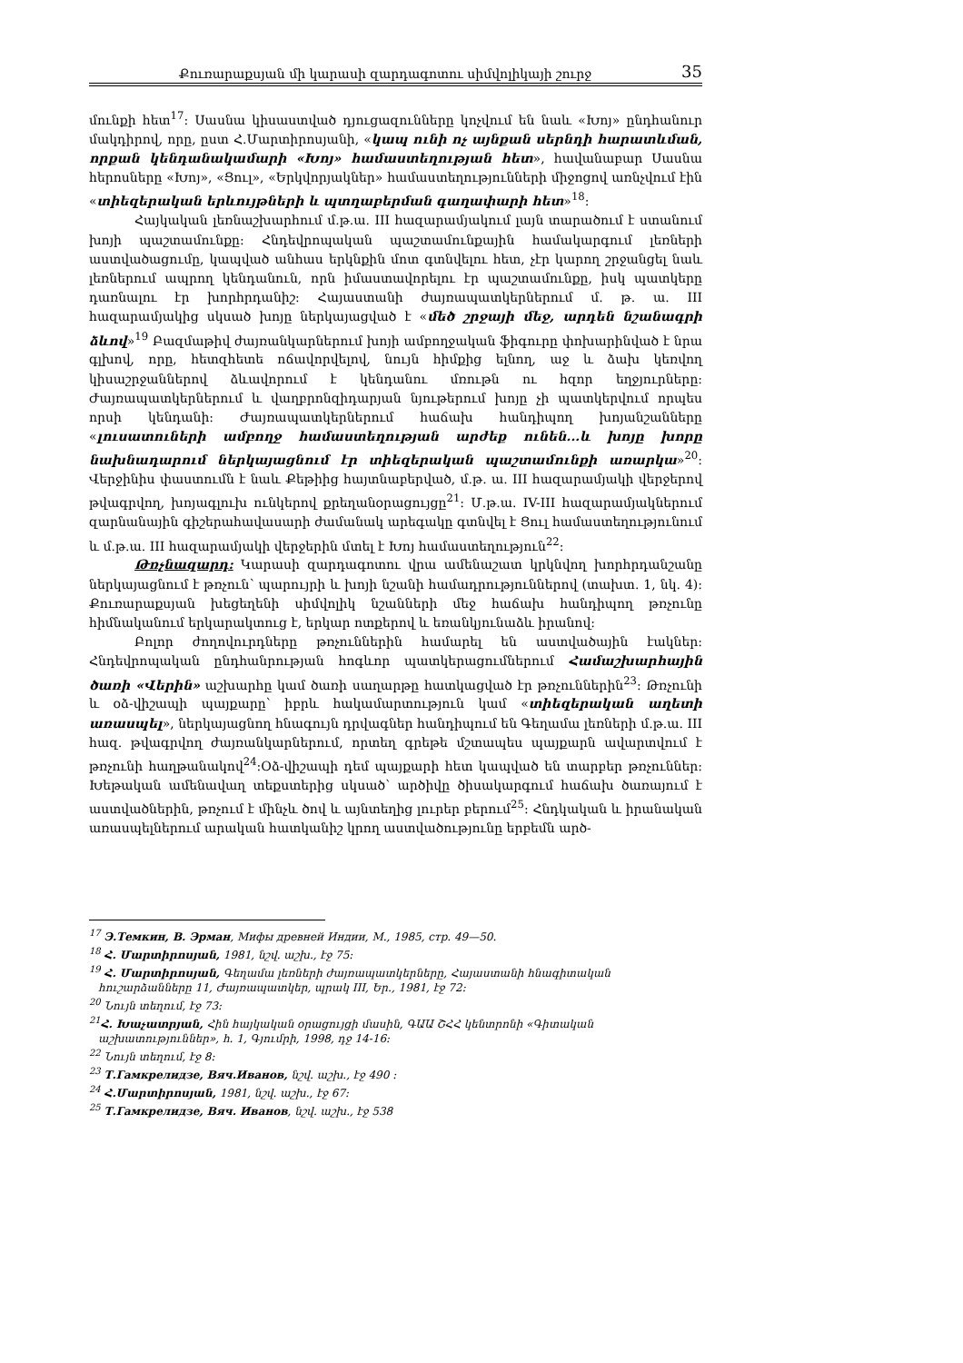Քուռարաքսյան մի կարասի զարդագոտու սիմվոլիկայի շուրջ 35
մունքի հետ<sup>17</sup>: Սասնա կիսաստված դյուցազունները կոչվում են նաև «Խոյ» ընդհանուր մակդիրով, որը, ըստ Հ.Մարտիրոսյանի, «կապ ունի ոչ այնքան սերնդի հարատևման, որքան կենդանակամարի «Խոյ» համաստեղության հետ», հավանաբար Սասնա հերոսները «Խոյ», «Ցուլ», «Երկվորյակներ» համաստեղությունների միջոցով առնչվում էին «տիեզերական երևույթների և պտղաբերման գաղափարի հետ»<sup>18</sup>:
Հայկական լեռնաշխարհում մ.թ.ա. III հազարամյակում լայն տարածում է ստանում խոյի պաշտամունքը: Հնդեվրոպական պաշտամունքային համակարգում լեռների աստվածացումը, կապված անհաս երկնքին մոտ գտնվելու հետ, չէր կարող շրջանցել նաև լեռներում ապրող կենդանուն, որն իմաստավորելու էր պաշտամունքը, իսկ պատկերը դառնալու էր խորհրդանիշ: Հայաստանի ժայռապատկերներում մ. թ. ա. III հազարամյակից սկսած խոյը ներկայացված է «մեծ շրջայի մեջ, արդեն նշանագրի ձևով»<sup>19</sup> Բազմաթիվ ժայռանկարներում խոյի ամբողջական ֆիգուրը փոխարինված է նրա գլխով, որը, հետզհետե ոճավորվելով, նույն հիմքից ելնող, աջ և ձախ կեռվող կիսաշրջաններով ձևավորում է կենդանու մռութն ու հզոր եղջյուրները: Ժայռապատկերներում և վաղբրոնզիդարյան նյութերում խոյը չի պատկերվում որպես որսի կենդանի: Ժայռապատկերներում հաճախ հանդիպող խոյանշանները «լուսատուների ամբողջ համաստեղության արժեք ունեն...և խոյը խորը նախնադարում ներկայացնում էր տիեզերական պաշտամունքի առարկա»<sup>20</sup>: Վերջինիս փաստումն է նաև Քեթիից հայտնաբերված, մ.թ. ա. III հազարամյակի վերջերով թվագրվող, խոյագլուխ ունկերով քրեղանօրացույցը<sup>21</sup>: Մ.թ.ա. IV-III հազարամյակներում զարնանային գիշերահավասարի ժամանակ արեգակը գտնվել է Ցուլ համաստեղությունում և մ.թ.ա. III հազարամյակի վերջերին մտել է Խոյ համաստեղություն<sup>22</sup>:
Թռչնազարդ: Կարասի զարդագոտու վրա ամենաշատ կրկնվող խորհրդանշանը ներկայացնում է թռչուն՝ պարույրի և խոյի նշանի համադրություններով (տախտ. 1, նկ. 4): Քուռարաքսյան խեցեղենի սիմվոլիկ նշանների մեջ հաճախ հանդիպող թռչունը հիմնականում երկարակտուց է, երկար ոտքերով և եռանկյունաձև իրանով:
Բոլոր ժողովուրդները թռչուններին համարել են աստվածային էակներ: Հնդեվրոպական ընդհանրության հոգևոր պատկերացումներում Համաշխարհային ծառի «Վերին» աշխարհը կամ ծառի սաղարթը հատկացված էր թռչուններին<sup>23</sup>: Թռչունի և օձ-վիշապի պայքարը՝ իբրև հակամարտություն կամ «տիեզերական աղետի առասպել», ներկայացնող հնագույն դրվագներ հանդիպում են Գեղամա լեռների մ.թ.ա. III հազ. թվագրվող ժայռանկարներում, որտեղ գրեթե մշտապես պայքարն ավարտվում է թռչունի հաղթանակով<sup>24</sup>:Օձ-վիշապի դեմ պայքարի հետ կապված են տարբեր թռչուններ: Խեթական ամենավաղ տեքստերից սկսած՝ արծիվը ծիսակարգում հաճախ ծառայում է աստվածներին, թռչում է մինչև ծով և այնտեղից լուրեր բերում<sup>25</sup>: Հնդկական և իրանական առասպելներում արական հատկանիշ կրող աստվածությունը երբեմն արծ-
<sup>17</sup> Э.Темкин, В. Эрман, Мифы древней Индии, М., 1985, стр. 49—50.
<sup>18</sup> Հ. Մարտիրոսյան, 1981, նշվ. աշխ., էջ 75:
<sup>19</sup> Հ. Մարտիրոսյան, Գեղամա լեռների ժայռապատկերները, Հայաստանի հնագիտական հուշարձանները 11, Ժայռապատկեր, պրակ III, Եր., 1981, էջ 72:
<sup>20</sup> Նույն տեղում, էջ 73:
<sup>21</sup> Հ. Խաչատրյան, Հին հայկական օրացույցի մասին, ԳԱԱ ՇՀՀ կենտրոնի «Գիտական աշխատություններ», հ. 1, Գյումրի, 1998, դջ 14-16:
<sup>22</sup> Նույն տեղում, էջ 8:
<sup>23</sup> Т.Гамкрелидзе, Вяч.Иванов, նշվ. աշխ., էջ 490 :
<sup>24</sup> Հ.Մարտիրոսյան, 1981, նշվ. աշխ., էջ 67:
<sup>25</sup> Т.Гамкрелидзе, Вяч. Иванов, նշվ. աշխ., էջ 538